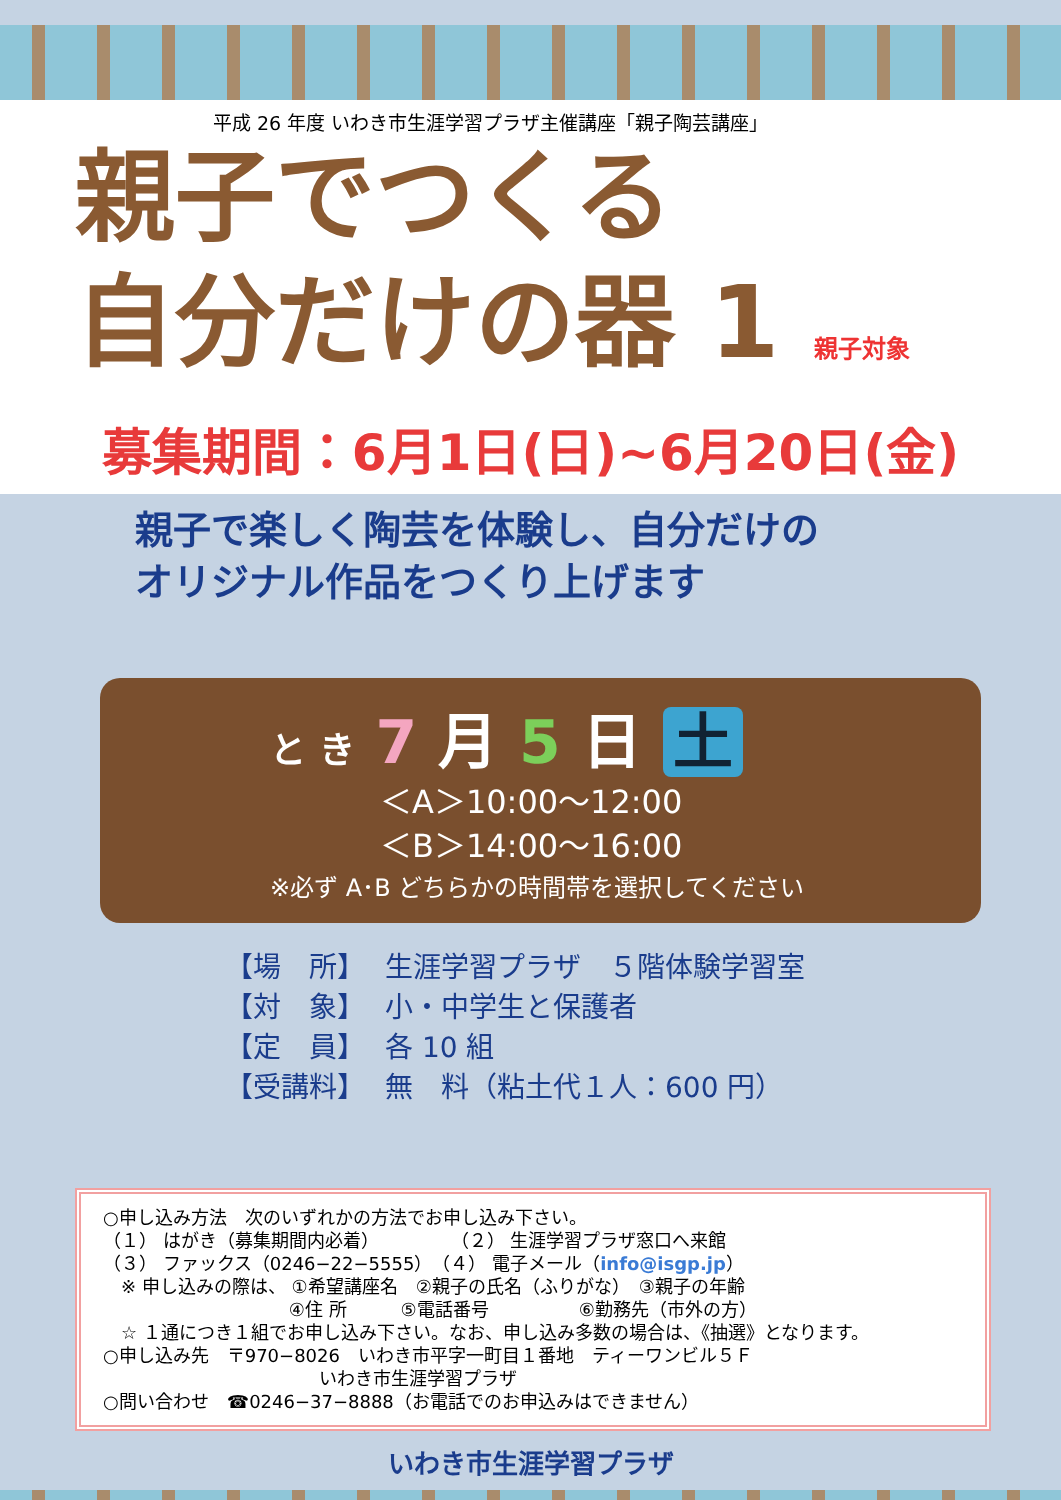平成 26 年度 いわき市生涯学習プラザ主催講座「親子陶芸講座」
親子でつくる
自分だけの器 1 親子対象
募集期間：6月1日(日)~6月20日(金)
親子で楽しく陶芸を体験し、自分だけの
オリジナル作品をつくり上げます
と き 7 月 5 日 土
＜A＞10:00～12:00
＜B＞14:00～16:00
※必ず A･B どちらかの時間帯を選択してください
【場　所】 生涯学習プラザ　５階体験学習室
【対　象】 小・中学生と保護者
【定　員】 各 10 組
【受講料】 無　料（粘土代１人：600 円）
○申し込み方法　次のいずれかの方法でお申し込み下さい。
（１） はがき（募集期間内必着）　　　　　（２） 生涯学習プラザ窓口へ来館
（３） ファックス（0246−22−5555）　（４） 電子メール（info@isgp.jp）
　※ 申し込みの際は、 ①希望講座名　②親子の氏名（ふりがな）　③親子の年齢
　　　　　　　　　　 ④住 所　　　⑤電話番号　　　　　⑥勤務先（市外の方）
　☆ １通につき１組でお申し込み下さい。なお、申し込み多数の場合は、《抽選》となります。
○申し込み先　〒970−8026　いわき市平字一町目１番地　ティーワンビル５Ｆ
　　　　　　　　　　　　いわき市生涯学習プラザ
○問い合わせ　☎0246−37−8888（お電話でのお申込みはできません）
いわき市生涯学習プラザ